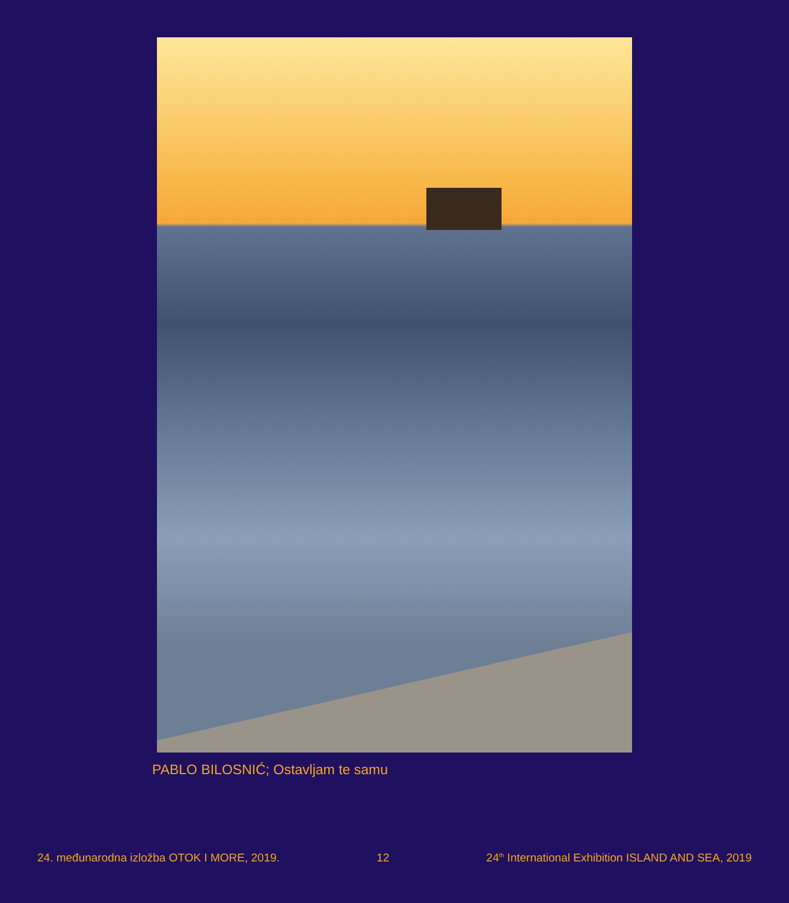PABLO BILOSNIĆ; Ostavljam te samu
24. međunarodna izložba OTOK I MORE, 2019. 12 24<sup>th</sup> International Exhibition ISLAND AND SEA, 2019